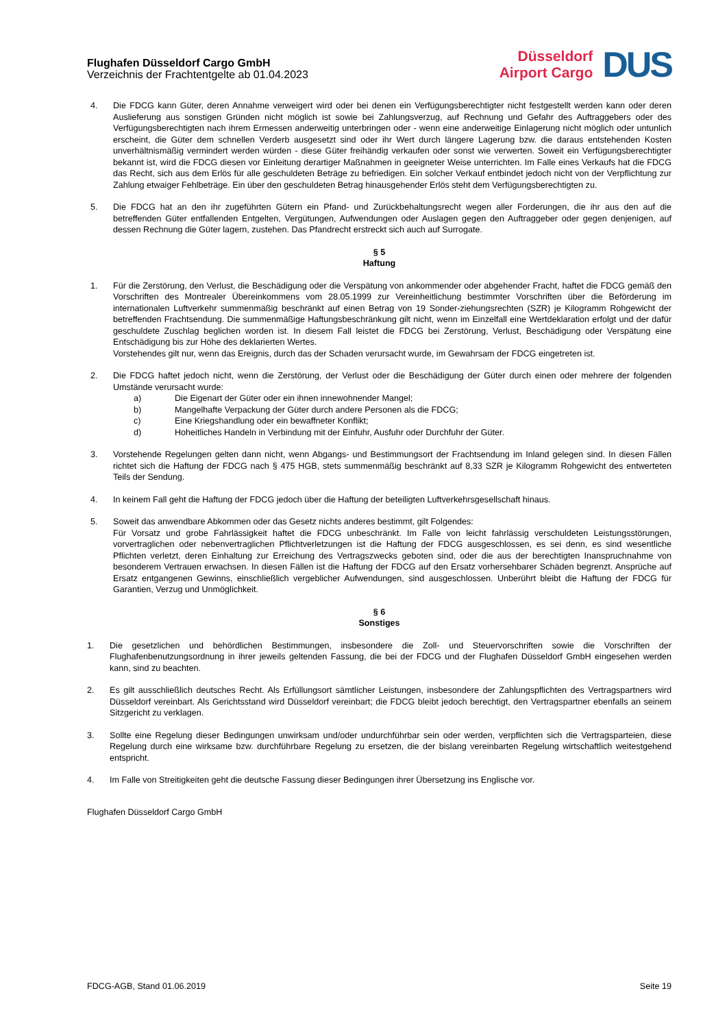Flughafen Düsseldorf Cargo GmbH
Verzeichnis der Frachtentgelte ab 01.04.2023
Düsseldorf
Airport Cargo
DUS
4. Die FDCG kann Güter, deren Annahme verweigert wird oder bei denen ein Verfügungsberechtigter nicht festgestellt werden kann oder deren Auslieferung aus sonstigen Gründen nicht möglich ist sowie bei Zahlungsverzug, auf Rechnung und Gefahr des Auftraggebers oder des Verfügungsberechtigten nach ihrem Ermessen anderweitig unterbringen oder - wenn eine anderweitige Einlagerung nicht möglich oder untunlich erscheint, die Güter dem schnellen Verderb ausgesetzt sind oder ihr Wert durch längere Lagerung bzw. die daraus entstehenden Kosten unverhältnismäßig vermindert werden würden - diese Güter freihändig verkaufen oder sonst wie verwerten. Soweit ein Verfügungsberechtigter bekannt ist, wird die FDCG diesen vor Einleitung derartiger Maßnahmen in geeigneter Weise unterrichten. Im Falle eines Verkaufs hat die FDCG das Recht, sich aus dem Erlös für alle geschuldeten Beträge zu befriedigen. Ein solcher Verkauf entbindet jedoch nicht von der Verpflichtung zur Zahlung etwaiger Fehlbeträge. Ein über den geschuldeten Betrag hinausgehender Erlös steht dem Verfügungsberechtigten zu.
5. Die FDCG hat an den ihr zugeführten Gütern ein Pfand- und Zurückbehaltungsrecht wegen aller Forderungen, die ihr aus den auf die betreffenden Güter entfallenden Entgelten, Vergütungen, Aufwendungen oder Auslagen gegen den Auftraggeber oder gegen denjenigen, auf dessen Rechnung die Güter lagern, zustehen. Das Pfandrecht erstreckt sich auch auf Surrogate.
§ 5
Haftung
1. Für die Zerstörung, den Verlust, die Beschädigung oder die Verspätung von ankommender oder abgehender Fracht, haftet die FDCG gemäß den Vorschriften des Montrealer Übereinkommens vom 28.05.1999 zur Vereinheitlichung bestimmter Vorschriften über die Beförderung im internationalen Luftverkehr summenmäßig beschränkt auf einen Betrag von 19 Sonder-ziehungsrechten (SZR) je Kilogramm Rohgewicht der betreffenden Frachtsendung. Die summenmäßige Haftungsbeschränkung gilt nicht, wenn im Einzelfall eine Wertdeklaration erfolgt und der dafür geschuldete Zuschlag beglichen worden ist. In diesem Fall leistet die FDCG bei Zerstörung, Verlust, Beschädigung oder Verspätung eine Entschädigung bis zur Höhe des deklarierten Wertes.
Vorstehendes gilt nur, wenn das Ereignis, durch das der Schaden verursacht wurde, im Gewahrsam der FDCG eingetreten ist.
2. Die FDCG haftet jedoch nicht, wenn die Zerstörung, der Verlust oder die Beschädigung der Güter durch einen oder mehrere der folgenden Umstände verursacht wurde:
a) Die Eigenart der Güter oder ein ihnen innewohnender Mangel;
b) Mangelhafte Verpackung der Güter durch andere Personen als die FDCG;
c) Eine Kriegshandlung oder ein bewaffneter Konflikt;
d) Hoheitliches Handeln in Verbindung mit der Einfuhr, Ausfuhr oder Durchfuhr der Güter.
3. Vorstehende Regelungen gelten dann nicht, wenn Abgangs- und Bestimmungsort der Frachtsendung im Inland gelegen sind. In diesen Fällen richtet sich die Haftung der FDCG nach § 475 HGB, stets summenmäßig beschränkt auf 8,33 SZR je Kilogramm Rohgewicht des entwerteten Teils der Sendung.
4. In keinem Fall geht die Haftung der FDCG jedoch über die Haftung der beteiligten Luftverkehrsgesellschaft hinaus.
5. Soweit das anwendbare Abkommen oder das Gesetz nichts anderes bestimmt, gilt Folgendes:
Für Vorsatz und grobe Fahrlässigkeit haftet die FDCG unbeschränkt. Im Falle von leicht fahrlässig verschuldeten Leistungsstörungen, vorvertraglichen oder nebenvertraglichen Pflichtverletzungen ist die Haftung der FDCG ausgeschlossen, es sei denn, es sind wesentliche Pflichten verletzt, deren Einhaltung zur Erreichung des Vertragszwecks geboten sind, oder die aus der berechtigten Inanspruchnahme von besonderem Vertrauen erwachsen. In diesen Fällen ist die Haftung der FDCG auf den Ersatz vorhersehbarer Schäden begrenzt. Ansprüche auf Ersatz entgangenen Gewinns, einschließlich vergeblicher Aufwendungen, sind ausgeschlossen. Unberührt bleibt die Haftung der FDCG für Garantien, Verzug und Unmöglichkeit.
§ 6
Sonstiges
1. Die gesetzlichen und behördlichen Bestimmungen, insbesondere die Zoll- und Steuervorschriften sowie die Vorschriften der Flughafenbenutzungsordnung in ihrer jeweils geltenden Fassung, die bei der FDCG und der Flughafen Düsseldorf GmbH eingesehen werden kann, sind zu beachten.
2. Es gilt ausschließlich deutsches Recht. Als Erfüllungsort sämtlicher Leistungen, insbesondere der Zahlungspflichten des Vertragspartners wird Düsseldorf vereinbart. Als Gerichtsstand wird Düsseldorf vereinbart; die FDCG bleibt jedoch berechtigt, den Vertragspartner ebenfalls an seinem Sitzgericht zu verklagen.
3. Sollte eine Regelung dieser Bedingungen unwirksam und/oder undurchführbar sein oder werden, verpflichten sich die Vertragsparteien, diese Regelung durch eine wirksame bzw. durchführbare Regelung zu ersetzen, die der bislang vereinbarten Regelung wirtschaftlich weitestgehend entspricht.
4. Im Falle von Streitigkeiten geht die deutsche Fassung dieser Bedingungen ihrer Übersetzung ins Englische vor.
Flughafen Düsseldorf Cargo GmbH
FDCG-AGB, Stand 01.06.2019 Seite 19